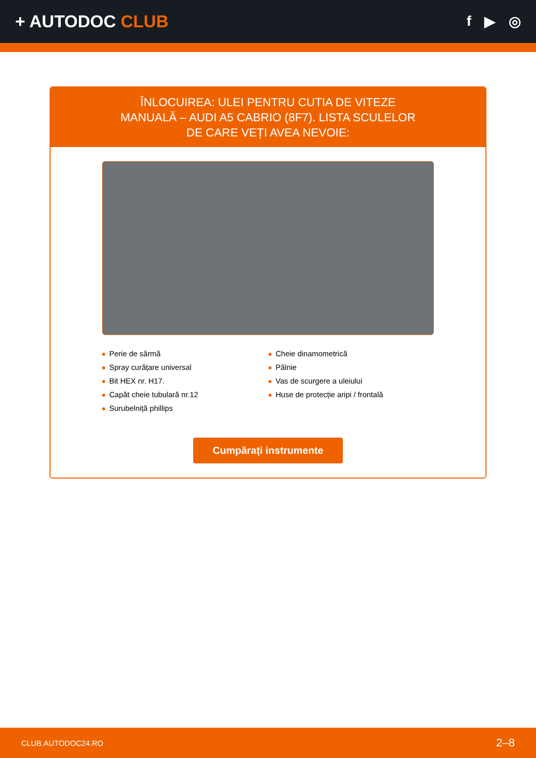+ AUTODOC CLUB
f ▶ ◎
ÎNLOCUIREA: ULEI PENTRU CUTIA DE VITEZE MANUALĂ – AUDI A5 CABRIO (8F7). LISTA SCULELOR DE CARE VEȚI AVEA NEVOIE:
Perie de sârmă
Spray curățare universal
Bit HEX nr. H17.
Capăt cheie tubulară nr.12
Surubelniță phillips
Cheie dinamometrică
Pâlnie
Vas de scurgere a uleiului
Huse de protecție aripi / frontală
Cumpărați instrumente
CLUB.AUTODOC24.RO 2–8